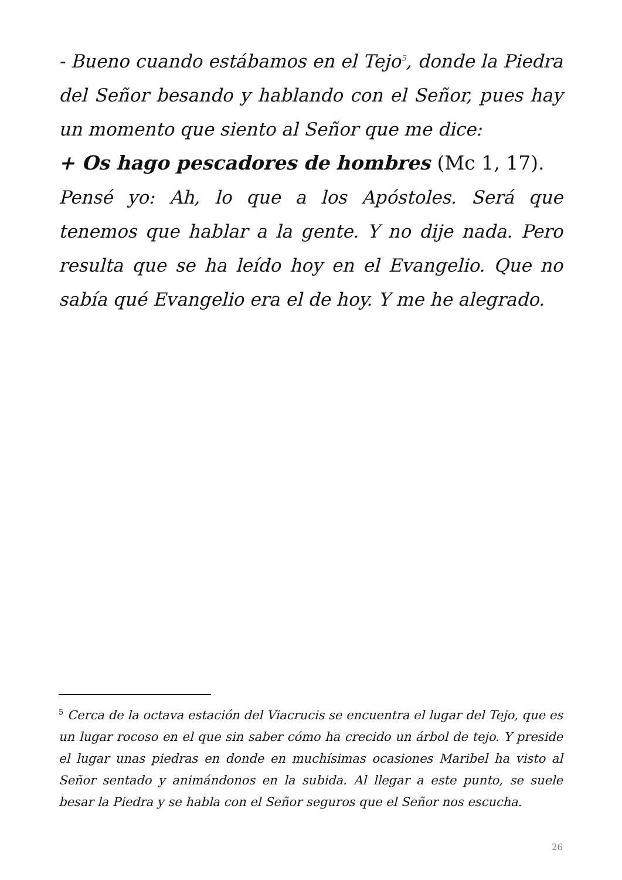- Bueno cuando estábamos en el Tejo<sup>5</sup>, donde la Piedra del Señor besando y hablando con el Señor, pues hay un momento que siento al Señor que me dice:
+ Os hago pescadores de hombres (Mc 1, 17).
Pensé yo: Ah, lo que a los Apóstoles. Será que tenemos que hablar a la gente. Y no dije nada. Pero resulta que se ha leído hoy en el Evangelio. Que no sabía qué Evangelio era el de hoy. Y me he alegrado.
<sup>5</sup> Cerca de la octava estación del Viacrucis se encuentra el lugar del Tejo, que es un lugar rocoso en el que sin saber cómo ha crecido un árbol de tejo. Y preside el lugar unas piedras en donde en muchísimas ocasiones Maribel ha visto al Señor sentado y animándonos en la subida. Al llegar a este punto, se suele besar la Piedra y se habla con el Señor seguros que el Señor nos escucha.
26